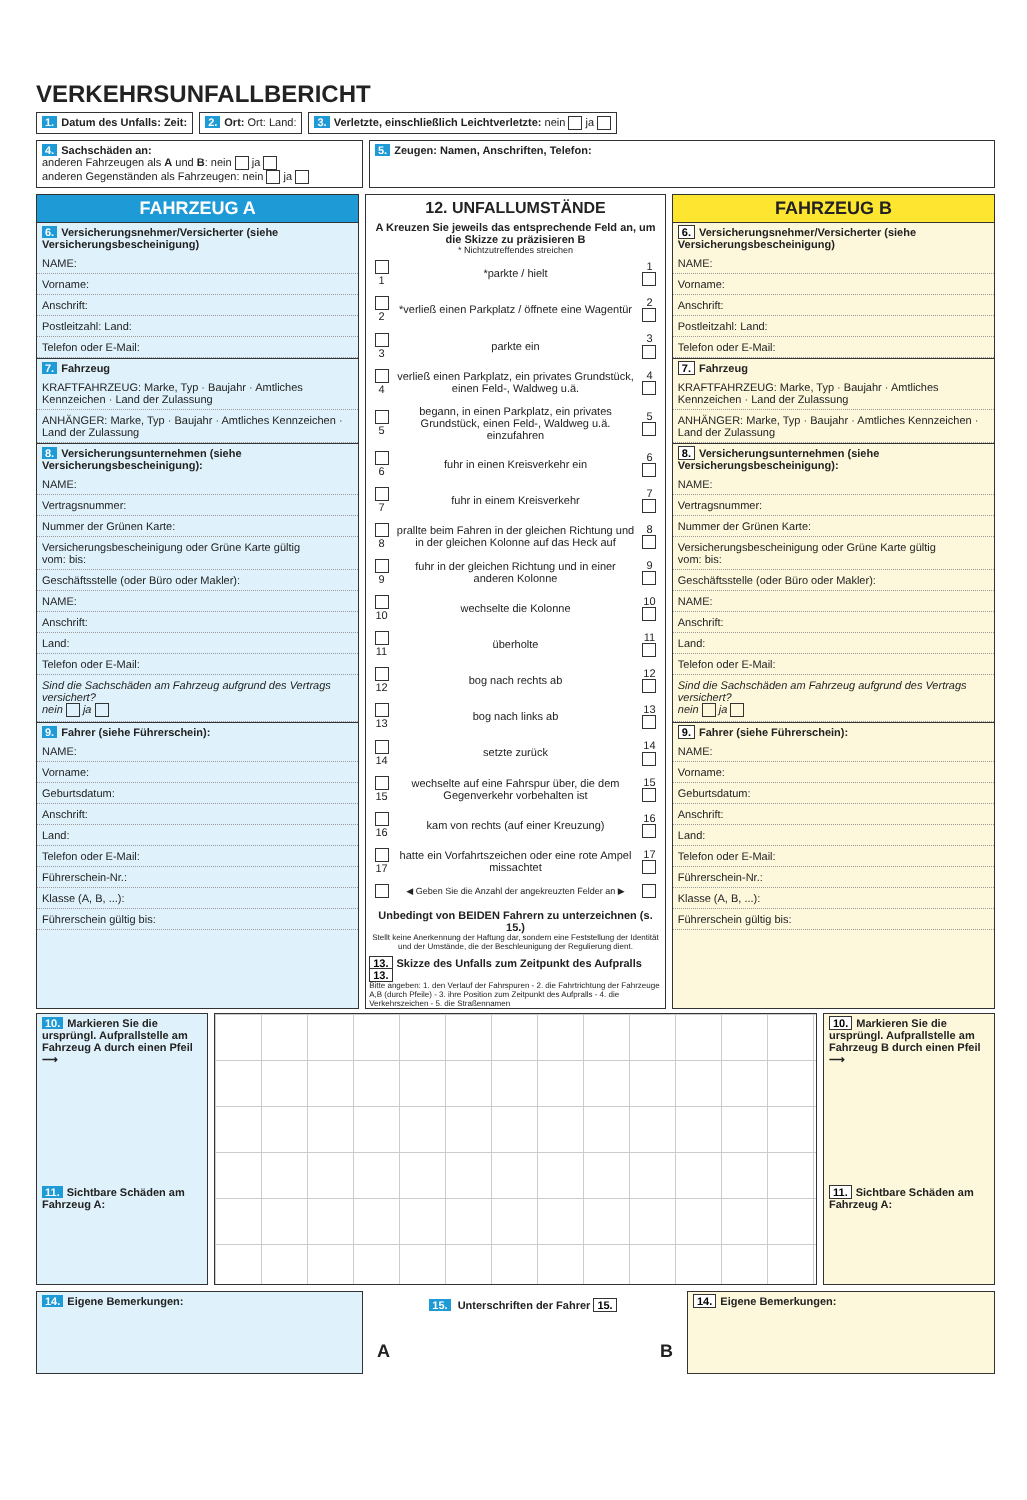VERKEHRSUNFALLBERICHT
1. Datum des Unfalls: Zeit: 2. Ort: Ort: Land: 3. Verletzte, einschließlich Leichtverletzte: nein ja
4. Sachschäden an:
anderen Fahrzeugen als A und B: nein ja
anderen Gegenständen als Fahrzeugen: nein ja
5. Zeugen: Namen, Anschriften, Telefon:
FAHRZEUG A
6. Versicherungsnehmer/Versicherter (siehe Versicherungsbescheinigung)
NAME:
Vorname:
Anschrift:
Postleitzahl: Land:
Telefon oder E-Mail:
7. Fahrzeug
KRAFTFAHRZEUG: Marke, Typ · Baujahr · Amtliches Kennzeichen · Land der Zulassung
ANHÄNGER: Marke, Typ · Baujahr · Amtliches Kennzeichen · Land der Zulassung
8. Versicherungsunternehmen (siehe Versicherungsbescheinigung):
NAME:
Vertragsnummer:
Nummer der Grünen Karte:
Versicherungsbescheinigung oder Grüne Karte gültig
vom: bis:
Geschäftsstelle (oder Büro oder Makler):
NAME:
Anschrift:
Land:
Telefon oder E-Mail:
Sind die Sachschäden am Fahrzeug aufgrund des Vertrags versichert?
nein ja
9. Fahrer (siehe Führerschein):
NAME:
Vorname:
Geburtsdatum:
Anschrift:
Land:
Telefon oder E-Mail:
Führerschein-Nr.:
Klasse (A, B, ...):
Führerschein gültig bis:
12. UNFALLUMSTÄNDE
A Kreuzen Sie jeweils das entsprechende Feld an, um die Skizze zu präzisieren B
* Nichtzutreffendes streichen
| 1 | *parkte / hielt | 1 |
| 2 | *verließ einen Parkplatz / öffnete eine Wagentür | 2 |
| 3 | parkte ein | 3 |
| 4 | verließ einen Parkplatz, ein privates Grundstück, einen Feld-, Waldweg u.ä. | 4 |
| 5 | begann, in einen Parkplatz, ein privates Grundstück, einen Feld-, Waldweg u.ä. einzufahren | 5 |
| 6 | fuhr in einen Kreisverkehr ein | 6 |
| 7 | fuhr in einem Kreisverkehr | 7 |
| 8 | prallte beim Fahren in der gleichen Richtung und in der gleichen Kolonne auf das Heck auf | 8 |
| 9 | fuhr in der gleichen Richtung und in einer anderen Kolonne | 9 |
| 10 | wechselte die Kolonne | 10 |
| 11 | überholte | 11 |
| 12 | bog nach rechts ab | 12 |
| 13 | bog nach links ab | 13 |
| 14 | setzte zurück | 14 |
| 15 | wechselte auf eine Fahrspur über, die dem Gegenverkehr vorbehalten ist | 15 |
| 16 | kam von rechts (auf einer Kreuzung) | 16 |
| 17 | hatte ein Vorfahrtszeichen oder eine rote Ampel missachtet | 17 |
| | ◀ Geben Sie die Anzahl der angekreuzten Felder an ▶ | |
Unbedingt von BEIDEN Fahrern zu unterzeichnen (s. 15.)
Stellt keine Anerkennung der Haftung dar, sondern eine Feststellung der Identität und der Umstände, die der Beschleunigung der Regulierung dient.
13. Skizze des Unfalls zum Zeitpunkt des Aufpralls 13.
Bitte angeben: 1. den Verlauf der Fahrspuren - 2. die Fahrtrichtung der Fahrzeuge A,B (durch Pfeile) - 3. ihre Position zum Zeitpunkt des Aufpralls - 4. die Verkehrszeichen - 5. die Straßennamen
FAHRZEUG B
6. Versicherungsnehmer/Versicherter (siehe Versicherungsbescheinigung)
NAME:
Vorname:
Anschrift:
Postleitzahl: Land:
Telefon oder E-Mail:
7. Fahrzeug
KRAFTFAHRZEUG: Marke, Typ · Baujahr · Amtliches Kennzeichen · Land der Zulassung
ANHÄNGER: Marke, Typ · Baujahr · Amtliches Kennzeichen · Land der Zulassung
8. Versicherungsunternehmen (siehe Versicherungsbescheinigung):
NAME:
Vertragsnummer:
Nummer der Grünen Karte:
Versicherungsbescheinigung oder Grüne Karte gültig
vom: bis:
Geschäftsstelle (oder Büro oder Makler):
NAME:
Anschrift:
Land:
Telefon oder E-Mail:
Sind die Sachschäden am Fahrzeug aufgrund des Vertrags versichert?
nein ja
9. Fahrer (siehe Führerschein):
NAME:
Vorname:
Geburtsdatum:
Anschrift:
Land:
Telefon oder E-Mail:
Führerschein-Nr.:
Klasse (A, B, ...):
Führerschein gültig bis:
10. Markieren Sie die ursprüngl. Aufprallstelle am Fahrzeug A durch einen Pfeil ⟶
11. Sichtbare Schäden am Fahrzeug A:
10. Markieren Sie die ursprüngl. Aufprallstelle am Fahrzeug B durch einen Pfeil ⟶
11. Sichtbare Schäden am Fahrzeug A:
14. Eigene Bemerkungen:
15. Unterschriften der Fahrer 15.
A B
14. Eigene Bemerkungen: